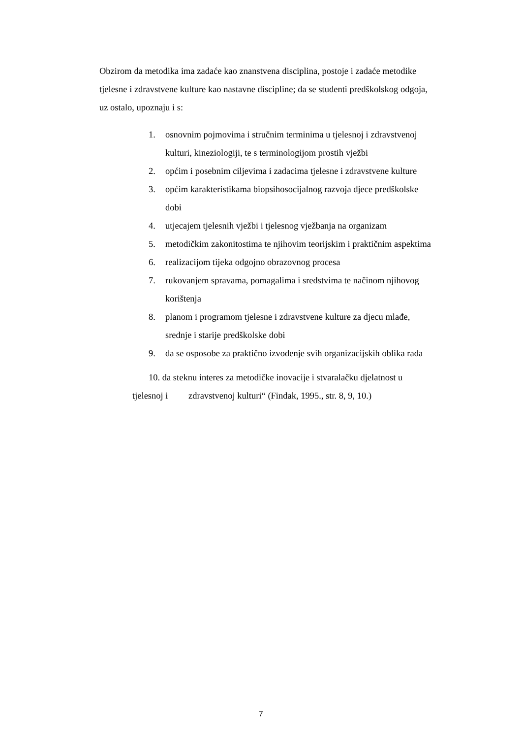Obzirom da metodika ima zadaće kao znanstvena disciplina, postoje i zadaće metodike tjelesne i zdravstvene kulture kao nastavne discipline; da se studenti predškolskog odgoja, uz ostalo, upoznaju i s:
1. osnovnim pojmovima i stručnim terminima u tjelesnoj i zdravstvenoj kulturi, kineziologiji, te s terminologijom prostih vježbi
2. općim i posebnim ciljevima i zadacima tjelesne i zdravstvene kulture
3. općim karakteristikama biopsihosocijalnog razvoja djece predškolske dobi
4. utjecajem tjelesnih vježbi i tjelesnog vježbanja na organizam
5. metodičkim zakonitostima te njihovim teorijskim i praktičnim aspektima
6. realizacijom tijeka odgojno obrazovnog procesa
7. rukovanjem spravama, pomagalima i sredstvima te načinom njihovog korištenja
8. planom i programom tjelesne i zdravstvene kulture za djecu mlađe, srednje i starije predškolske dobi
9. da se osposobe za praktično izvođenje svih organizacijskih oblika rada
10. da steknu interes za metodičke inovacije i stvaralačku djelatnost u
tjelesnoj i zdravstvenoj kulturi“ (Findak, 1995., str. 8, 9, 10.)
7